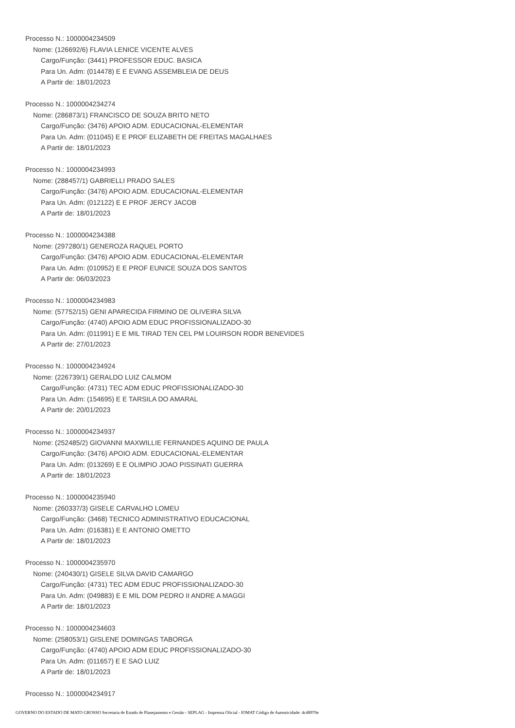Processo N.: 1000004234509
Nome: (126692/6) FLAVIA LENICE VICENTE ALVES
Cargo/Função: (3441) PROFESSOR EDUC. BASICA
Para Un. Adm: (014478) E E EVANG ASSEMBLEIA DE DEUS
A Partir de: 18/01/2023
Processo N.: 1000004234274
Nome: (286873/1) FRANCISCO DE SOUZA BRITO NETO
Cargo/Função: (3476) APOIO ADM. EDUCACIONAL-ELEMENTAR
Para Un. Adm: (011045) E E PROF ELIZABETH DE FREITAS MAGALHAES
A Partir de: 18/01/2023
Processo N.: 1000004234993
Nome: (288457/1) GABRIELLI PRADO SALES
Cargo/Função: (3476) APOIO ADM. EDUCACIONAL-ELEMENTAR
Para Un. Adm: (012122) E E PROF JERCY JACOB
A Partir de: 18/01/2023
Processo N.: 1000004234388
Nome: (297280/1) GENEROZA RAQUEL PORTO
Cargo/Função: (3476) APOIO ADM. EDUCACIONAL-ELEMENTAR
Para Un. Adm: (010952) E E PROF EUNICE SOUZA DOS SANTOS
A Partir de: 06/03/2023
Processo N.: 1000004234983
Nome: (57752/15) GENI APARECIDA FIRMINO DE OLIVEIRA SILVA
Cargo/Função: (4740) APOIO ADM EDUC PROFISSIONALIZADO-30
Para Un. Adm: (011991) E E MIL TIRAD TEN CEL PM LOUIRSON RODR BENEVIDES
A Partir de: 27/01/2023
Processo N.: 1000004234924
Nome: (226739/1) GERALDO LUIZ CALMOM
Cargo/Função: (4731) TEC ADM EDUC PROFISSIONALIZADO-30
Para Un. Adm: (154695) E E TARSILA DO AMARAL
A Partir de: 20/01/2023
Processo N.: 1000004234937
Nome: (252485/2) GIOVANNI MAXWILLIE FERNANDES AQUINO DE PAULA
Cargo/Função: (3476) APOIO ADM. EDUCACIONAL-ELEMENTAR
Para Un. Adm: (013269) E E OLIMPIO JOAO PISSINATI GUERRA
A Partir de: 18/01/2023
Processo N.: 1000004235940
Nome: (260337/3) GISELE CARVALHO LOMEU
Cargo/Função: (3468) TECNICO ADMINISTRATIVO EDUCACIONAL
Para Un. Adm: (016381) E E ANTONIO OMETTO
A Partir de: 18/01/2023
Processo N.: 1000004235970
Nome: (240430/1) GISELE SILVA DAVID CAMARGO
Cargo/Função: (4731) TEC ADM EDUC PROFISSIONALIZADO-30
Para Un. Adm: (049883) E E MIL DOM PEDRO II ANDRE A MAGGI
A Partir de: 18/01/2023
Processo N.: 1000004234603
Nome: (258053/1) GISLENE DOMINGAS TABORGA
Cargo/Função: (4740) APOIO ADM EDUC PROFISSIONALIZADO-30
Para Un. Adm: (011657) E E SAO LUIZ
A Partir de: 18/01/2023
Processo N.: 1000004234917
GOVERNO DO ESTADO DE MATO GROSSO Secretaria de Estado de Planejamento e Gestão - SEPLAG - Imprensa Oficial - IOMAT Código de Autenticidade: 4cd8970e